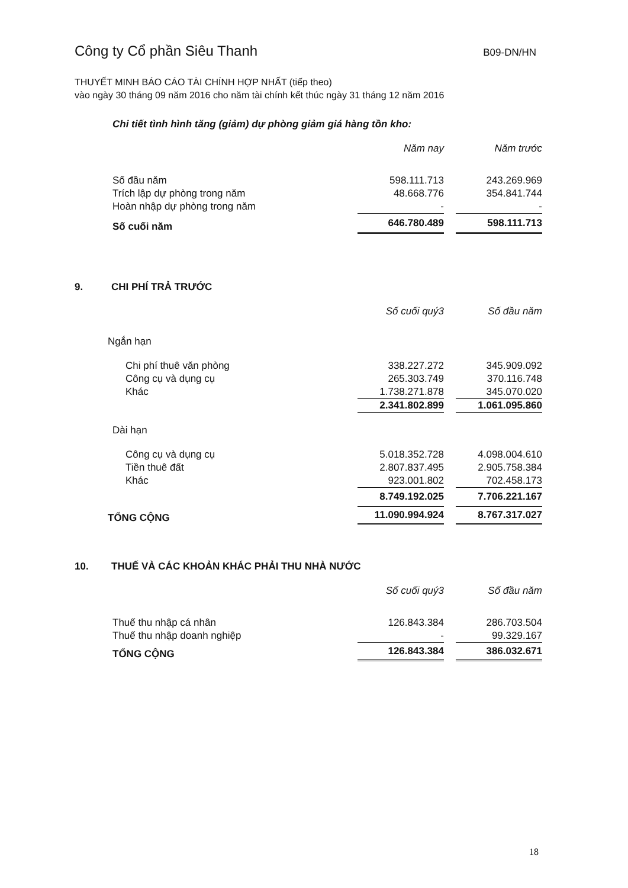Công ty Cổ phần Siêu Thanh B09-DN/HN
THUYẾT MINH BÁO CÁO TÀI CHÍNH HỢP NHẤT (tiếp theo)
vào ngày 30 tháng 09 năm 2016 cho năm tài chính kết thúc ngày 31 tháng 12 năm 2016
Chi tiết tình hình tăng (giảm) dự phòng giảm giá hàng tồn kho:
| | Năm nay | | Năm trước |
| --- | --- | --- | --- |
| Số đầu năm | 598.111.713 | | 243.269.969 |
| Trích lập dự phòng trong năm | 48.668.776 | | 354.841.744 |
| Hoàn nhập dự phòng trong năm | - | | - |
| Số cuối năm | 646.780.489 | | 598.111.713 |
9. CHI PHÍ TRẢ TRƯỚC
| | Số cuối quý3 | | Số đầu năm |
| --- | --- | --- | --- |
| Ngắn hạn | | | |
| Chi phí thuê văn phòng | 338.227.272 | | 345.909.092 |
| Công cụ và dụng cụ | 265.303.749 | | 370.116.748 |
| Khác | 1.738.271.878 | | 345.070.020 |
| | 2.341.802.899 | | 1.061.095.860 |
| Dài hạn | | | |
| Công cụ và dụng cụ | 5.018.352.728 | | 4.098.004.610 |
| Tiền thuê đất | 2.807.837.495 | | 2.905.758.384 |
| Khác | 923.001.802 | | 702.458.173 |
| | 8.749.192.025 | | 7.706.221.167 |
| TỔNG CỘNG | 11.090.994.924 | | 8.767.317.027 |
10. THUẾ VÀ CÁC KHOẢN KHÁC PHẢI THU NHÀ NƯỚC
| | Số cuối quý3 | | Số đầu năm |
| --- | --- | --- | --- |
| Thuế thu nhập cá nhân | 126.843.384 | | 286.703.504 |
| Thuế thu nhập doanh nghiệp | - | | 99.329.167 |
| TỔNG CỘNG | 126.843.384 | | 386.032.671 |
18